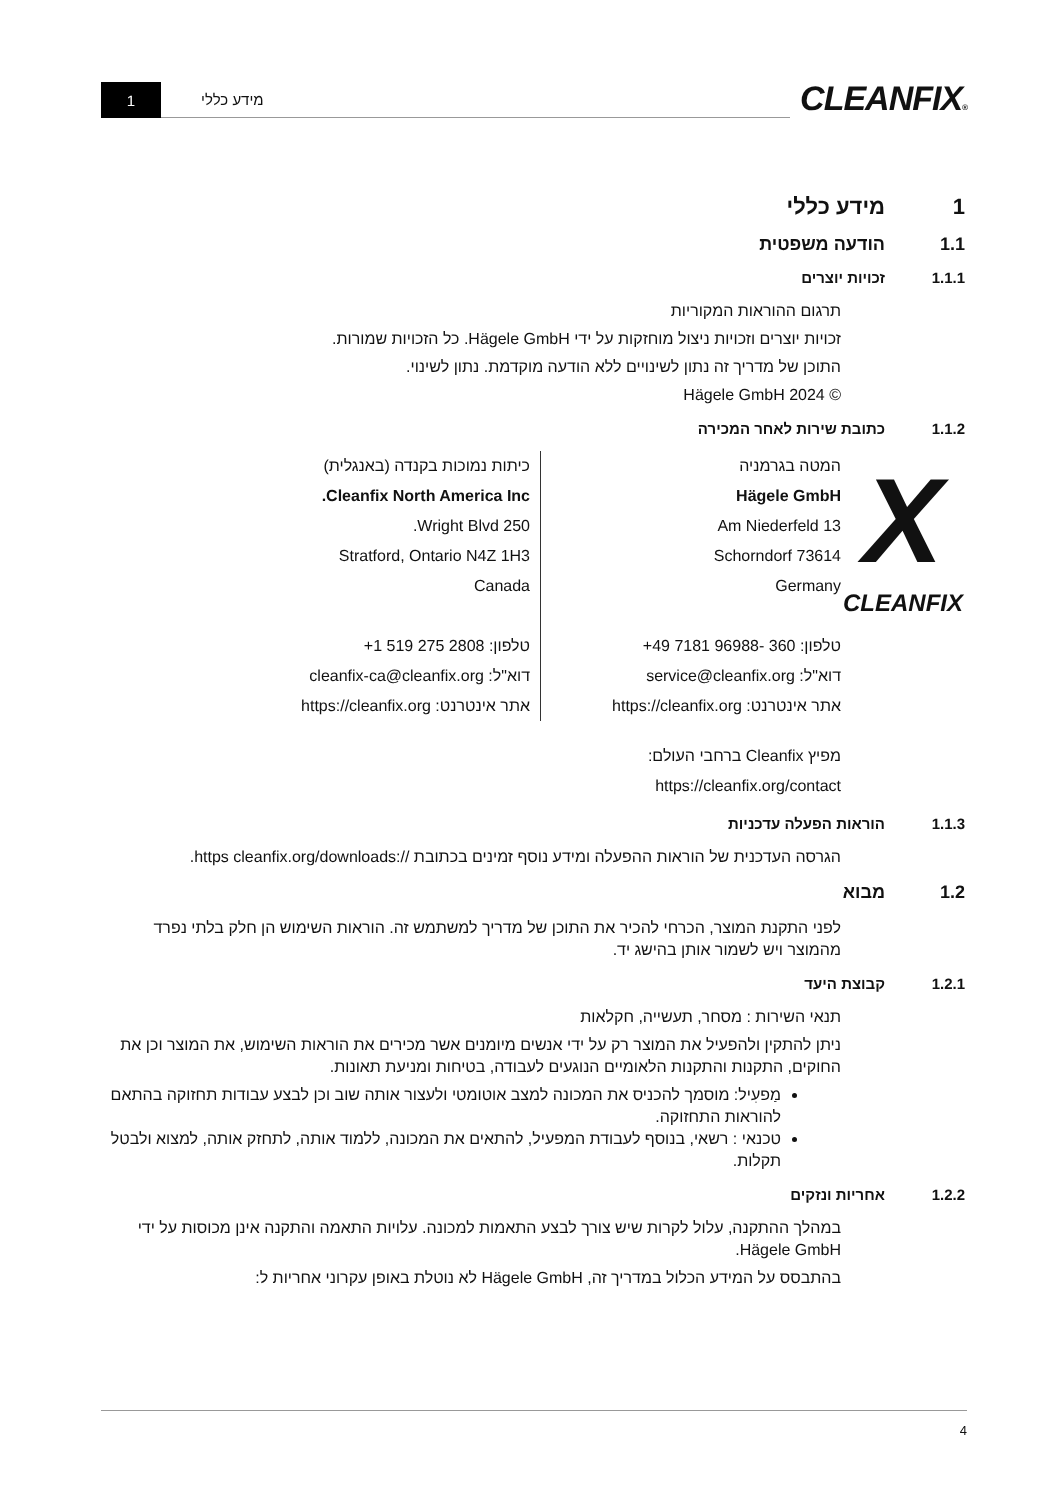CLEANFIX®
מידע כללי
1
1 מידע כללי
1.1 הודעה משפטית
1.1.1 זכויות יוצרים
תרגום ההוראות המקוריות
זכויות יוצרים וזכויות ניצול מוחזקות על ידי Hägele GmbH. כל הזכויות שמורות.
התוכן של מדריך זה נתון לשינויים ללא הודעה מוקדמת. נתון לשינוי.
© Hägele GmbH 2024
1.1.2 כתובת שירות לאחר המכירה
X
CLEANFIX
המטה בגרמניה
Hägele GmbH
Am Niederfeld 13
73614 Schorndorf
Germany
טלפון: 360 -96988 7181 49+
דוא"ל: service@cleanfix.org
אתר אינטרנט: https://cleanfix.org
כיתות נמוכות בקנדה (באנגלית)
Cleanfix North America Inc.
250 Wright Blvd.
Stratford, Ontario N4Z 1H3
Canada
טלפון: 2808 275 519 1+
דוא"ל: cleanfix-ca@cleanfix.org
אתר אינטרנט: https://cleanfix.org
מפיץ Cleanfix ברחבי העולם:
https://cleanfix.org/contact
1.1.3 הוראות הפעלה עדכניות
הגרסה העדכנית של הוראות ההפעלה ומידע נוסף זמינים בכתובת //:https cleanfix.org/downloads.
1.2 מבוא
לפני התקנת המוצר, הכרחי להכיר את התוכן של מדריך למשתמש זה. הוראות השימוש הן חלק בלתי נפרד מהמוצר ויש לשמור אותן בהישג יד.
1.2.1 קבוצת היעד
תנאי השירות : מסחר, תעשייה, חקלאות
ניתן להתקין ולהפעיל את המוצר רק על ידי אנשים מיומנים אשר מכירים את הוראות השימוש, את המוצר וכן את החוקים, התקנות והתקנות הלאומיים הנוגעים לעבודה, בטיחות ומניעת תאונות.
מַפעִיל: מוסמך להכניס את המכונה למצב אוטומטי ולעצור אותה שוב וכן לבצע עבודות תחזוקה בהתאם להוראות התחזוקה.
טכנאי : רשאי, בנוסף לעבודת המפעיל, להתאים את המכונה, ללמוד אותה, לתחזק אותה, למצוא ולבטל תקלות.
1.2.2 אחריות ונזקים
במהלך ההתקנה, עלול לקרות שיש צורך לבצע התאמות למכונה. עלויות התאמה והתקנה אינן מכוסות על ידי Hägele GmbH.
בהתבסס על המידע הכלול במדריך זה, Hägele GmbH לא נוטלת באופן עקרוני אחריות ל:
4